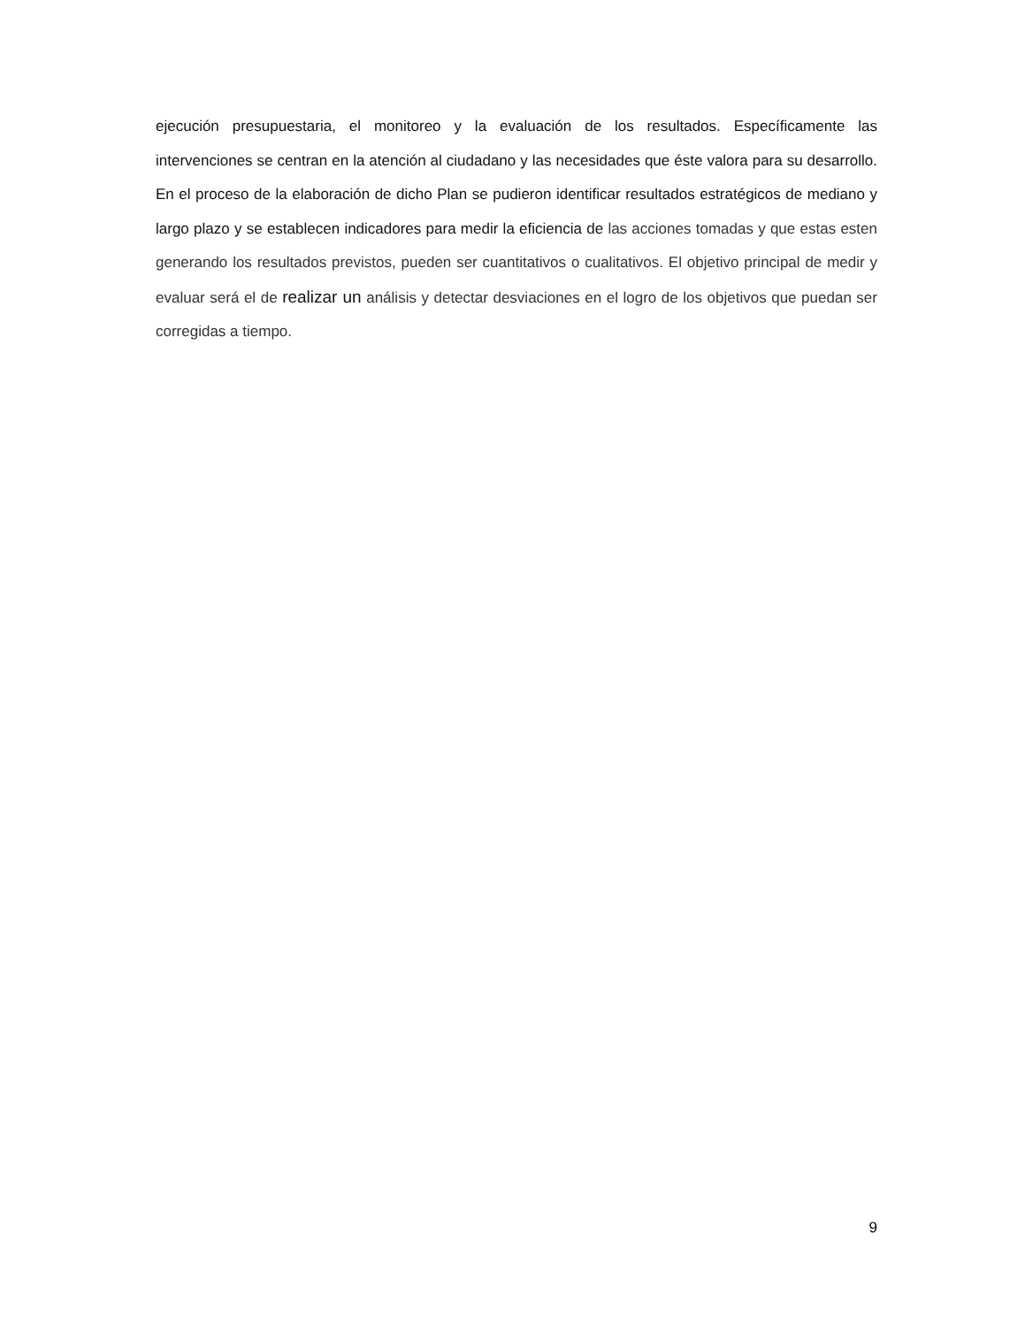ejecución presupuestaria, el monitoreo y la evaluación de los resultados. Específicamente las intervenciones se centran en la atención al ciudadano y las necesidades que éste valora para su desarrollo. En el proceso de la elaboración de dicho Plan se pudieron identificar resultados estratégicos de mediano y largo plazo y se establecen indicadores para medir la eficiencia de las acciones tomadas y que estas esten generando los resultados previstos, pueden ser cuantitativos o cualitativos. El objetivo principal de medir y evaluar será el de realizar un análisis y detectar desviaciones en el logro de los objetivos que puedan ser corregidas a tiempo.
9